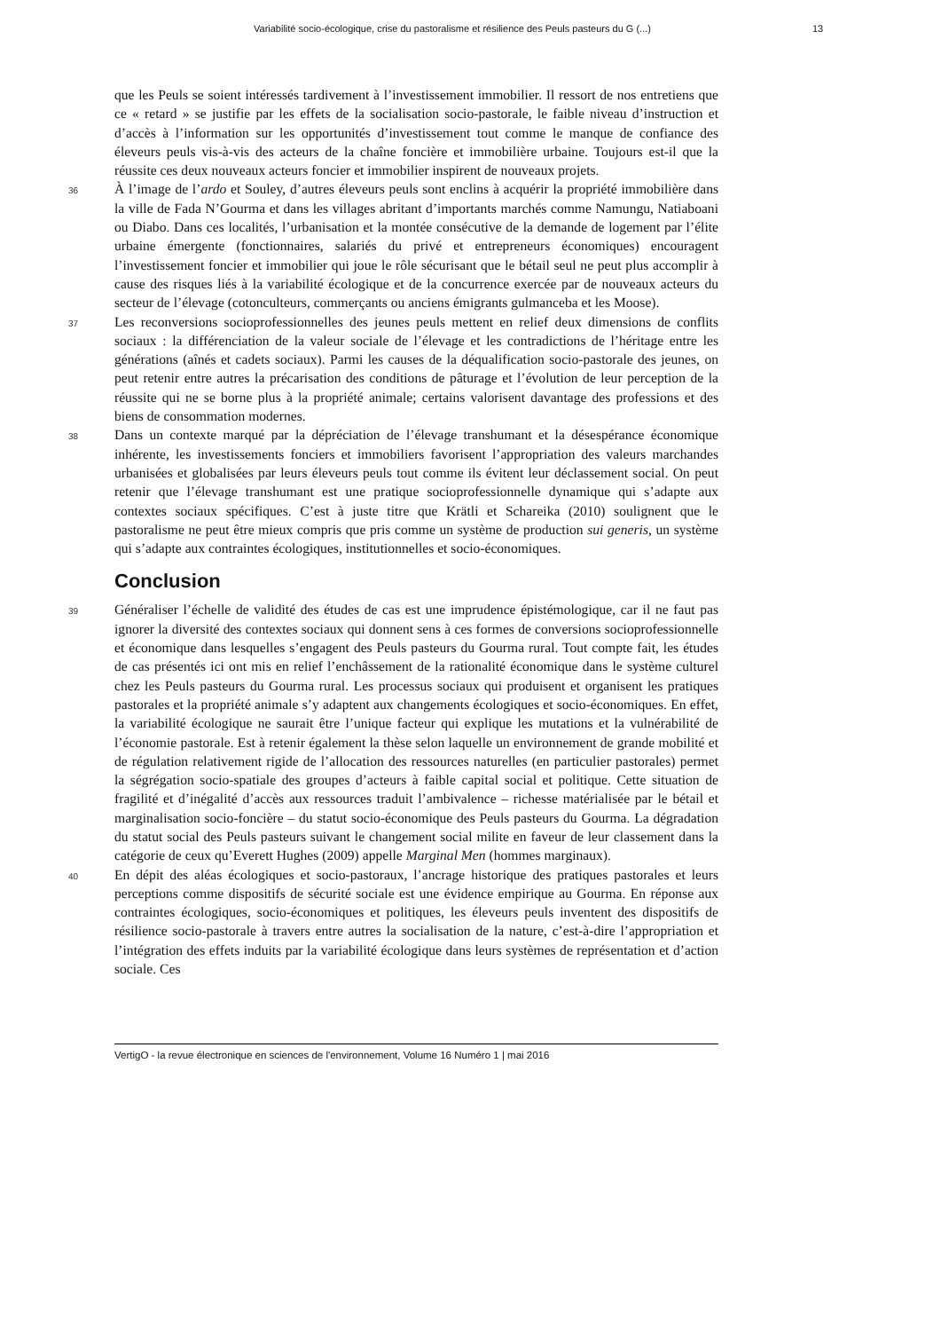Variabilité socio-écologique, crise du pastoralisme et résilience des Peuls pasteurs du G (...) 13
que les Peuls se soient intéressés tardivement à l’investissement immobilier. Il ressort de nos entretiens que ce « retard » se justifie par les effets de la socialisation socio-pastorale, le faible niveau d’instruction et d’accès à l’information sur les opportunités d’investissement tout comme le manque de confiance des éleveurs peuls vis-à-vis des acteurs de la chaîne foncière et immobilière urbaine. Toujours est-il que la réussite ces deux nouveaux acteurs foncier et immobilier inspirent de nouveaux projets.
36 À l’image de l’ardo et Souley, d’autres éleveurs peuls sont enclins à acquérir la propriété immobilière dans la ville de Fada N’Gourma et dans les villages abritant d’importants marchés comme Namungu, Natiaboani ou Diabo. Dans ces localités, l’urbanisation et la montée consécutive de la demande de logement par l’élite urbaine émergente (fonctionnaires, salariés du privé et entrepreneurs économiques) encouragent l’investissement foncier et immobilier qui joue le rôle sécurisant que le bétail seul ne peut plus accomplir à cause des risques liés à la variabilité écologique et de la concurrence exercée par de nouveaux acteurs du secteur de l’élevage (cotonculteurs, commerçants ou anciens émigrants gulmanceba et les Moose).
37 Les reconversions socioprofessionnelles des jeunes peuls mettent en relief deux dimensions de conflits sociaux : la différenciation de la valeur sociale de l’élevage et les contradictions de l’héritage entre les générations (aînés et cadets sociaux). Parmi les causes de la déqualification socio-pastorale des jeunes, on peut retenir entre autres la précarisation des conditions de pâturage et l’évolution de leur perception de la réussite qui ne se borne plus à la propriété animale; certains valorisent davantage des professions et des biens de consommation modernes.
38 Dans un contexte marqué par la dépréciation de l’élevage transhumant et la désespérance économique inhérente, les investissements fonciers et immobiliers favorisent l’appropriation des valeurs marchandes urbanisées et globalisées par leurs éleveurs peuls tout comme ils évitent leur déclassement social. On peut retenir que l’élevage transhumant est une pratique socioprofessionnelle dynamique qui s’adapte aux contextes sociaux spécifiques. C’est à juste titre que Krätli et Schareika (2010) soulignent que le pastoralisme ne peut être mieux compris que pris comme un système de production sui generis, un système qui s’adapte aux contraintes écologiques, institutionnelles et socio-économiques.
Conclusion
39 Généraliser l’échelle de validité des études de cas est une imprudence épistémologique, car il ne faut pas ignorer la diversité des contextes sociaux qui donnent sens à ces formes de conversions socioprofessionnelle et économique dans lesquelles s’engagent des Peuls pasteurs du Gourma rural. Tout compte fait, les études de cas présentés ici ont mis en relief l’enchâssement de la rationalité économique dans le système culturel chez les Peuls pasteurs du Gourma rural. Les processus sociaux qui produisent et organisent les pratiques pastorales et la propriété animale s’y adaptent aux changements écologiques et socio-économiques. En effet, la variabilité écologique ne saurait être l’unique facteur qui explique les mutations et la vulnérabilité de l’économie pastorale. Est à retenir également la thèse selon laquelle un environnement de grande mobilité et de régulation relativement rigide de l’allocation des ressources naturelles (en particulier pastorales) permet la ségrégation socio-spatiale des groupes d’acteurs à faible capital social et politique. Cette situation de fragilité et d’inégalité d’accès aux ressources traduit l’ambivalence – richesse matérialisée par le bétail et marginalisation socio-foncière – du statut socio-économique des Peuls pasteurs du Gourma. La dégradation du statut social des Peuls pasteurs suivant le changement social milite en faveur de leur classement dans la catégorie de ceux qu’Everett Hughes (2009) appelle Marginal Men (hommes marginaux).
40 En dépit des aléas écologiques et socio-pastoraux, l’ancrage historique des pratiques pastorales et leurs perceptions comme dispositifs de sécurité sociale est une évidence empirique au Gourma. En réponse aux contraintes écologiques, socio-économiques et politiques, les éleveurs peuls inventent des dispositifs de résilience socio-pastorale à travers entre autres la socialisation de la nature, c’est-à-dire l’appropriation et l’intégration des effets induits par la variabilité écologique dans leurs systèmes de représentation et d’action sociale. Ces
VertigO - la revue électronique en sciences de l'environnement, Volume 16 Numéro 1 | mai 2016